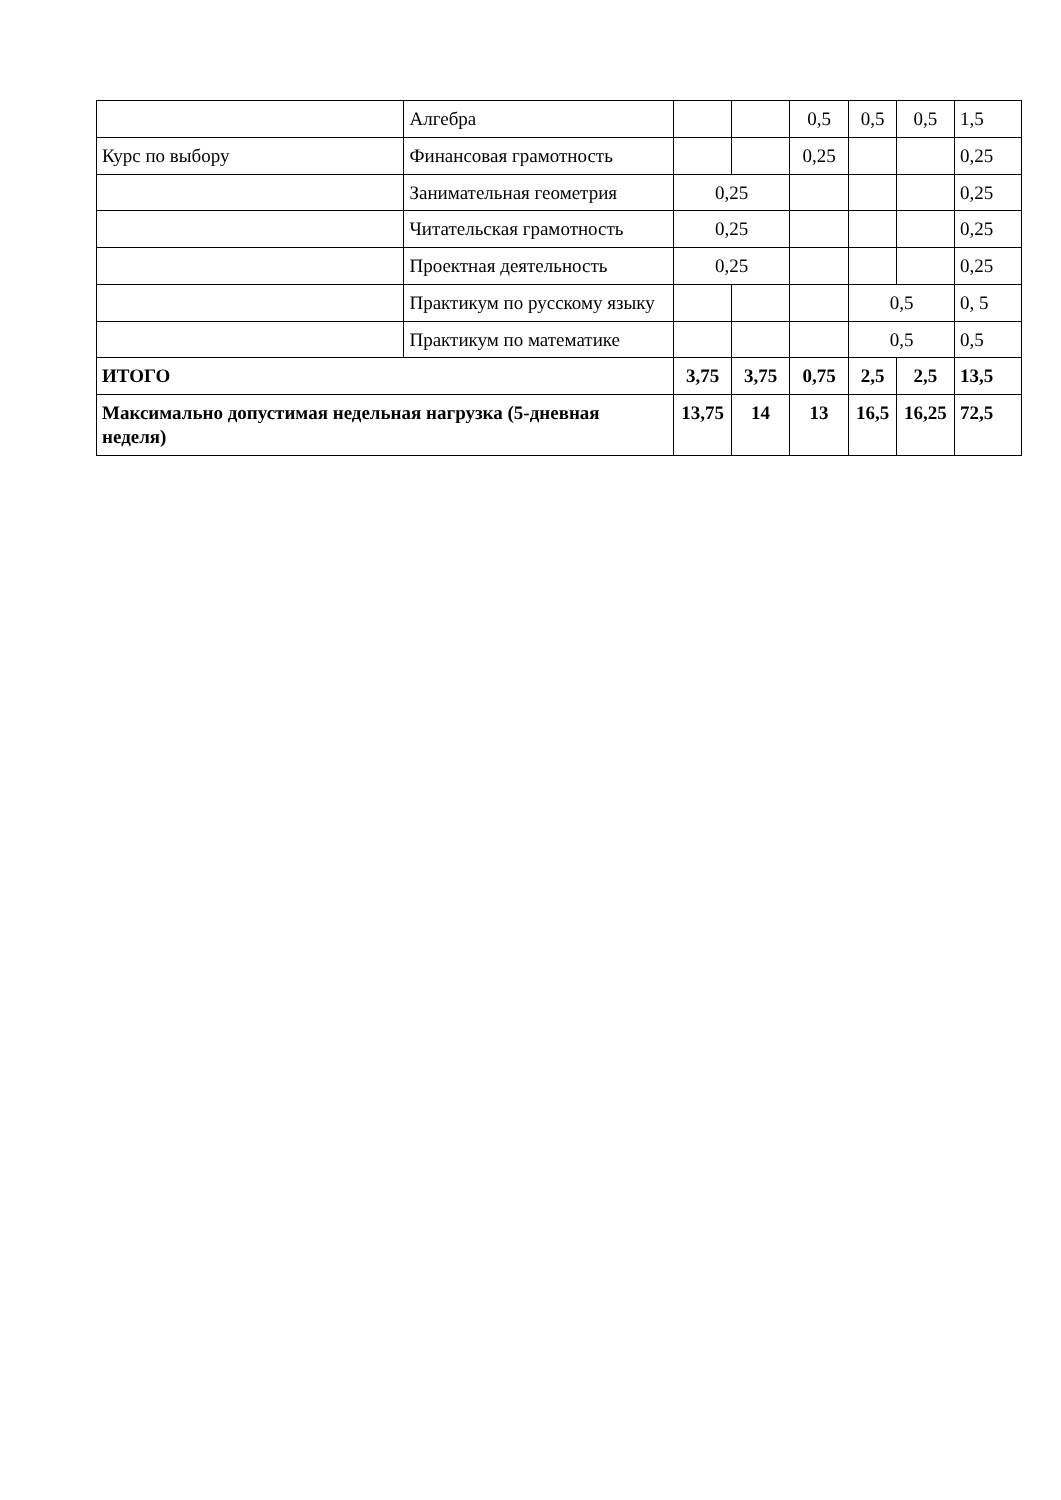| | Алгебра | | | 0,5 | 0,5 | 0,5 | 1,5 |
| Курс по выбору | Финансовая грамотность | | | 0,25 | | | 0,25 |
| | Занимательная геометрия | 0,25 | | | | | 0,25 |
| | Читательская грамотность | 0,25 | | | | | 0,25 |
| | Проектная деятельность | 0,25 | | | | | 0,25 |
| | Практикум по русскому языку | | | | 0,5 | | 0, 5 |
| | Практикум по математике | | | | 0,5 | | 0,5 |
| ИТОГО | | 3,75 | 3,75 | 0,75 | 2,5 | 2,5 | 13,5 |
| Максимально допустимая недельная нагрузка (5-дневная неделя) | | 13,75 | 14 | 13 | 16,5 | 16,25 | 72,5 |